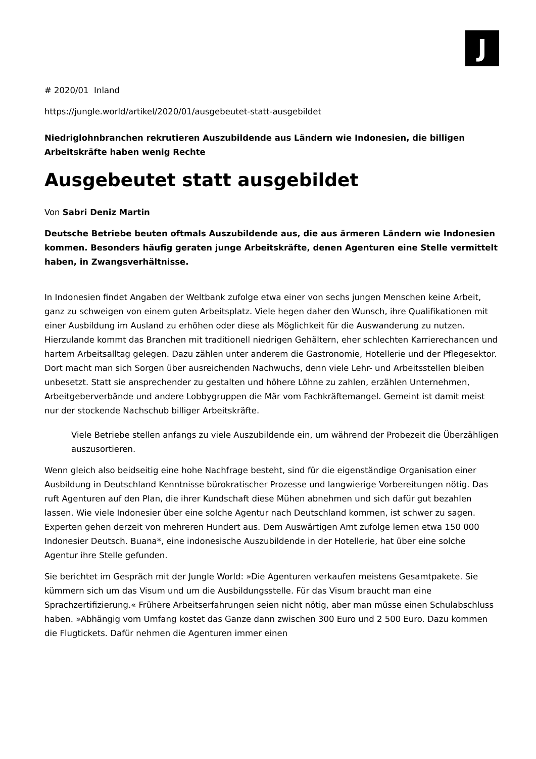J
# 2020/01 Inland
https://jungle.world/artikel/2020/01/ausgebeutet-statt-ausgebildet
Niedriglohnbranchen rekrutieren Auszubildende aus Ländern wie Indonesien, die billigen Arbeitskräfte haben wenig Rechte
Ausgebeutet statt ausgebildet
Von Sabri Deniz Martin
Deutsche Betriebe beuten oftmals Auszubildende aus, die aus ärmeren Ländern wie Indonesien kommen. Besonders häufig geraten junge Arbeitskräfte, denen Agenturen eine Stelle vermittelt haben, in Zwangsverhältnisse.
In Indonesien findet Angaben der Weltbank zufolge etwa einer von sechs jungen Menschen keine Arbeit, ganz zu schweigen von einem guten Arbeitsplatz. Viele hegen daher den Wunsch, ihre Qualifikationen mit einer Ausbildung im Ausland zu erhöhen oder diese als Möglichkeit für die Auswanderung zu nutzen. Hierzulande kommt das Branchen mit traditionell niedrigen Gehältern, eher schlechten Karrierechancen und hartem Arbeitsalltag gelegen. Dazu zählen unter anderem die Gastronomie, Hotellerie und der Pflegesektor. Dort macht man sich Sorgen über ausreichenden Nachwuchs, denn viele Lehr- und Arbeitsstellen bleiben unbesetzt. Statt sie ansprechender zu gestalten und höhere Löhne zu zahlen, erzählen Unternehmen, Arbeitgeberverbände und andere Lobbygruppen die Mär vom Fachkräftemangel. Gemeint ist damit meist nur der stockende Nachschub billiger Arbeitskräfte.
Viele Betriebe stellen anfangs zu viele Auszubildende ein, um während der Probezeit die Überzähligen auszusortieren.
Wenn gleich also beidseitig eine hohe Nachfrage besteht, sind für die eigenständige Organisation einer Ausbildung in Deutschland Kenntnisse bürokratischer Prozesse und langwierige Vorbereitungen nötig. Das ruft Agenturen auf den Plan, die ihrer Kundschaft diese Mühen abnehmen und sich dafür gut bezahlen lassen. Wie viele Indonesier über eine solche Agentur nach Deutschland kommen, ist schwer zu sagen. Experten gehen derzeit von mehreren Hundert aus. Dem Auswärtigen Amt zufolge lernen etwa 150 000 Indonesier Deutsch. Buana*, eine indonesische Auszubildende in der Hotellerie, hat über eine solche Agentur ihre Stelle gefunden.
Sie berichtet im Gespräch mit der Jungle World: »Die Agenturen verkaufen meistens Gesamtpakete. Sie kümmern sich um das Visum und um die Ausbildungsstelle. Für das Visum braucht man eine Sprachzertifizierung.« Frühere Arbeitserfahrungen seien nicht nötig, aber man müsse einen Schulabschluss haben. »Abhängig vom Umfang kostet das Ganze dann zwischen 300 Euro und 2 500 Euro. Dazu kommen die Flugtickets. Dafür nehmen die Agenturen immer einen